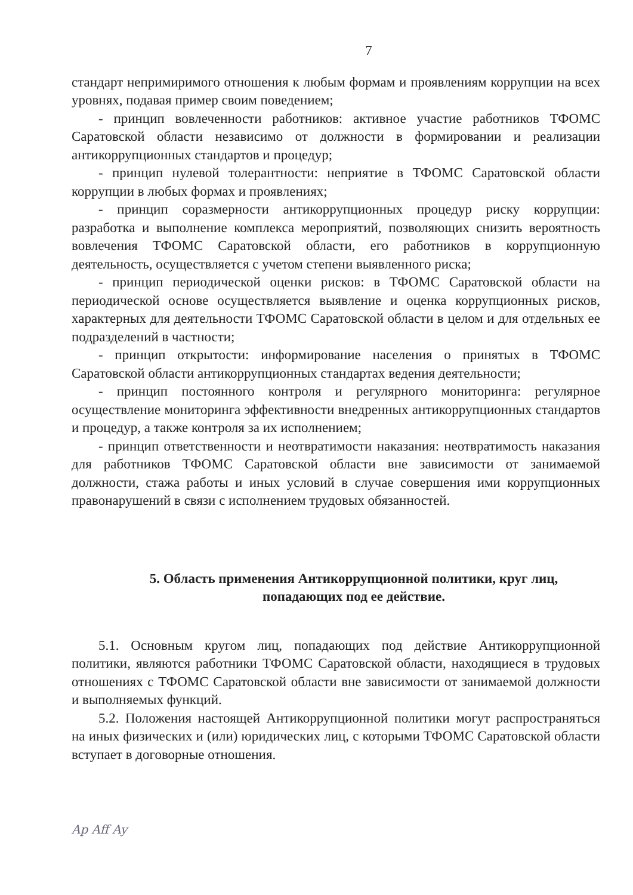7
стандарт непримиримого отношения к любым формам и проявлениям коррупции на всех уровнях, подавая пример своим поведением;
- принцип вовлеченности работников: активное участие работников ТФОМС Саратовской области независимо от должности в формировании и реализации антикоррупционных стандартов и процедур;
- принцип нулевой толерантности: неприятие в ТФОМС Саратовской области коррупции в любых формах и проявлениях;
- принцип соразмерности антикоррупционных процедур риску коррупции: разработка и выполнение комплекса мероприятий, позволяющих снизить вероятность вовлечения ТФОМС Саратовской области, его работников в коррупционную деятельность, осуществляется с учетом степени выявленного риска;
- принцип периодической оценки рисков: в ТФОМС Саратовской области на периодической основе осуществляется выявление и оценка коррупционных рисков, характерных для деятельности ТФОМС Саратовской области в целом и для отдельных ее подразделений в частности;
- принцип открытости: информирование населения о принятых в ТФОМС Саратовской области антикоррупционных стандартах ведения деятельности;
- принцип постоянного контроля и регулярного мониторинга: регулярное осуществление мониторинга эффективности внедренных антикоррупционных стандартов и процедур, а также контроля за их исполнением;
- принцип ответственности и неотвратимости наказания: неотвратимость наказания для работников ТФОМС Саратовской области вне зависимости от занимаемой должности, стажа работы и иных условий в случае совершения ими коррупционных правонарушений в связи с исполнением трудовых обязанностей.
5. Область применения Антикоррупционной политики, круг лиц,
попадающих под ее действие.
5.1. Основным кругом лиц, попадающих под действие Антикоррупционной политики, являются работники ТФОМС Саратовской области, находящиеся в трудовых отношениях с ТФОМС Саратовской области вне зависимости от занимаемой должности и выполняемых функций.
5.2. Положения настоящей Антикоррупционной политики могут распространяться на иных физических и (или) юридических лиц, с которыми ТФОМС Саратовской области вступает в договорные отношения.
Ap Aff Ay